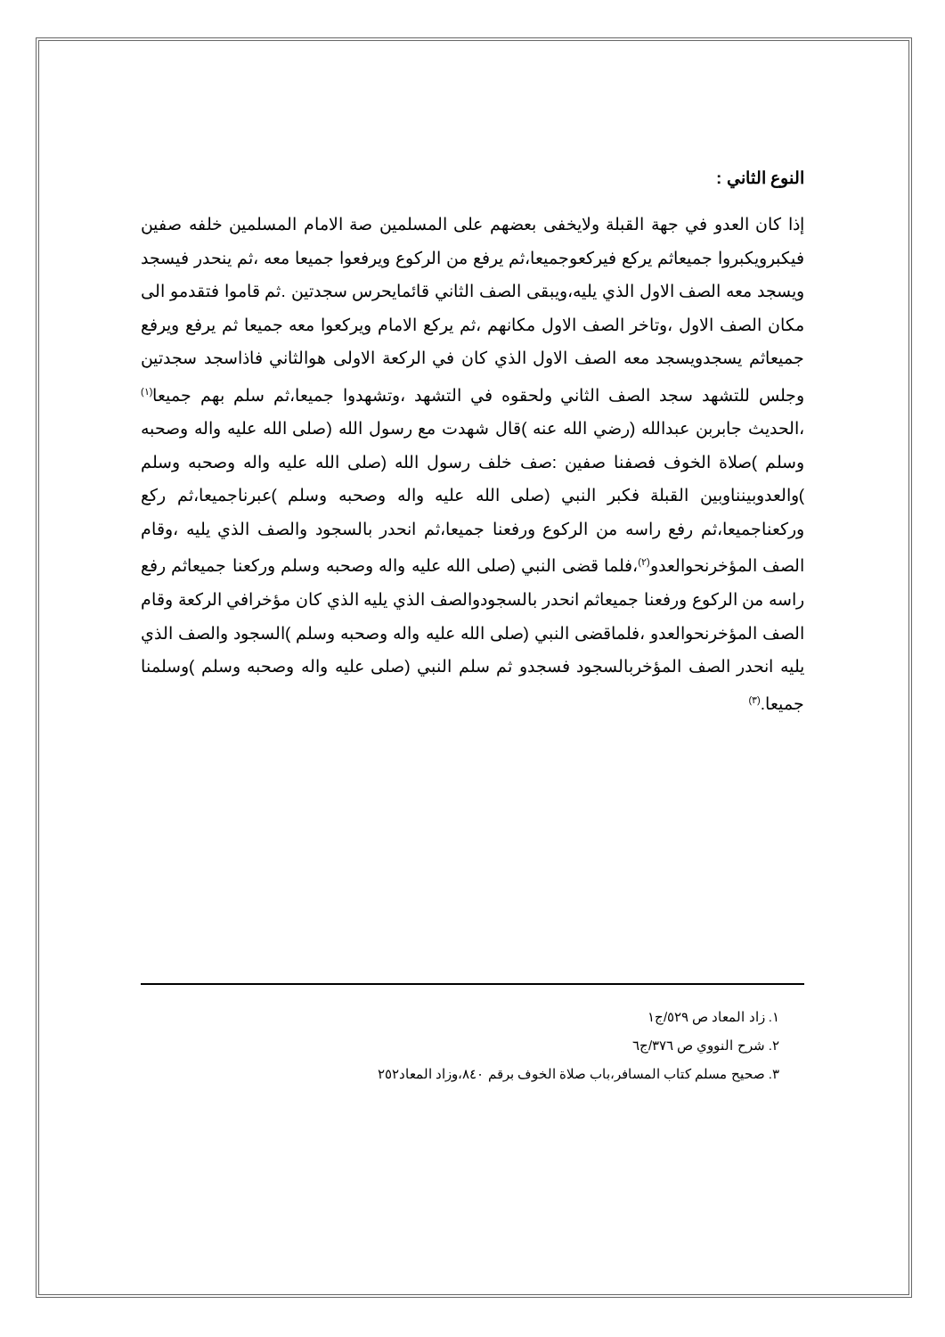النوع الثاني :
إذا كان العدو في جهة القبلة ولايخفى بعضهم على المسلمين صة الامام المسلمين خلفه صفين فيكبرويكبروا جميعاثم يركع فيركعوجميعا،ثم يرفع من الركوع ويرفعوا جميعا معه ،ثم ينحدر فيسجد ويسجد معه الصف الاول الذي يليه،ويبقى الصف الثاني قائمايحرس سجدتين .ثم قاموا فتقدمو الى مكان الصف الاول ،وتاخر الصف الاول مكانهم ،ثم يركع الامام ويركعوا معه جميعا ثم يرفع ويرفع جميعاثم يسجدويسجد معه الصف الاول الذي كان في الركعة الاولى هوالثاني فاذاسجد سجدتين وجلس للتشهد سجد الصف الثاني ولحقوه في التشهد ،وتشهدوا جميعا،ثم سلم بهم جميعا<sup>(١)</sup> ،الحديث جابربن عبدالله (رضي الله عنه )قال شهدت مع رسول الله (صلى الله عليه واله وصحبه وسلم )صلاة الخوف فصفنا صفين :صف خلف رسول الله (صلى الله عليه واله وصحبه وسلم )والعدوبينناوبين القبلة فكبر النبي (صلى الله عليه واله وصحبه وسلم )عبرناجميعا،ثم ركع وركعناجميعا،ثم رفع راسه من الركوع ورفعنا جميعا،ثم انحدر بالسجود والصف الذي يليه ،وقام الصف المؤخرنحوالعدو<sup>(٢)</sup>،فلما قضى النبي (صلى الله عليه واله وصحبه وسلم وركعنا جميعاثم رفع راسه من الركوع ورفعنا جميعاثم انحدر بالسجودوالصف الذي يليه الذي كان مؤخرافي الركعة وقام الصف المؤخرنحوالعدو ،فلماقضى النبي (صلى الله عليه واله وصحبه وسلم )السجود والصف الذي يليه انحدر الصف المؤخربالسجود فسجدو ثم سلم النبي (صلى عليه واله وصحبه وسلم )وسلمنا جميعا.<sup>(٣)</sup>
١. زاد المعاد ص ٥٢٩/ج١
٢. شرح النووي ص ٣٧٦/ج٦
٣. صحيح مسلم كتاب المسافر،باب صلاة الخوف برقم ٨٤٠،وزاد المعاد٢٥٢